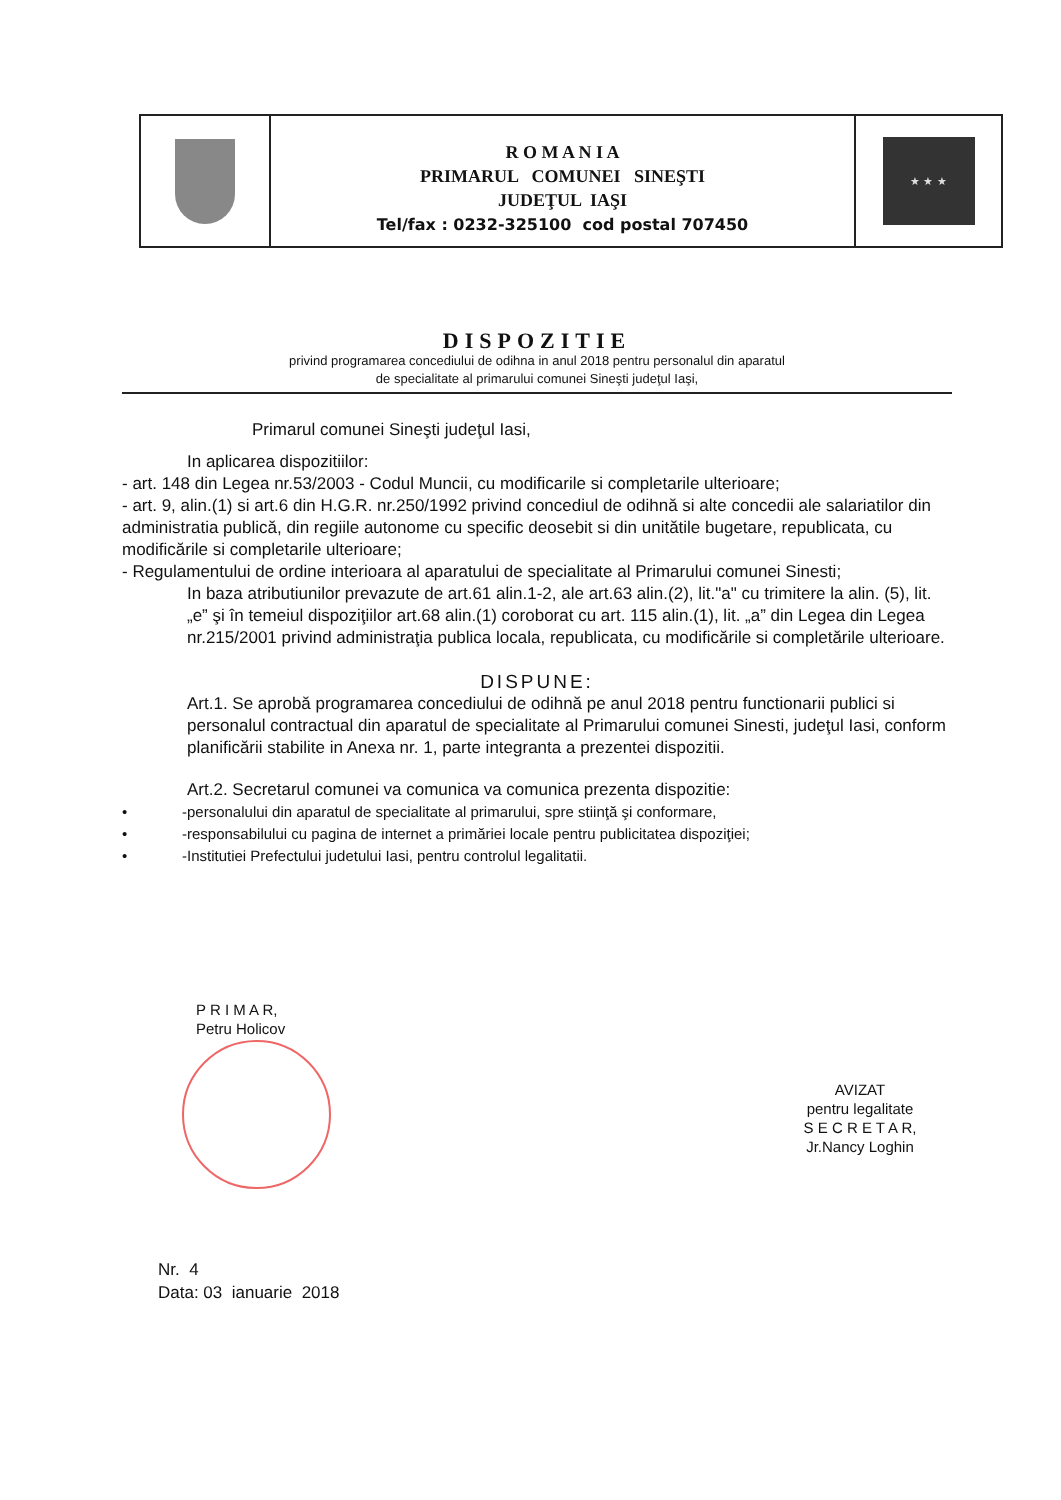R O M A N I A
PRIMARUL COMUNEI SINEŞTI
JUDEŢUL IAŞI
Tel/fax : 0232-325100 cod postal 707450
★ ★ ★
DISPOZITIE
privind programarea concediului de odihna in anul 2018 pentru personalul din aparatul
de specialitate al primarului comunei Sineşti judeţul Iaşi,
Primarul comunei Sineşti judeţul Iasi,
In aplicarea dispozitiilor:
- art. 148 din Legea nr.53/2003 - Codul Muncii, cu modificarile si completarile ulterioare;
- art. 9, alin.(1) si art.6 din H.G.R. nr.250/1992 privind concediul de odihnă si alte concedii ale salariatilor din administratia publică, din regiile autonome cu specific deosebit si din unitătile bugetare, republicata, cu modificările si completarile ulterioare;
- Regulamentului de ordine interioara al aparatului de specialitate al Primarului comunei Sinesti;
In baza atributiunilor prevazute de art.61 alin.1-2, ale art.63 alin.(2), lit."a" cu trimitere la alin. (5), lit. „e” şi în temeiul dispoziţiilor art.68 alin.(1) coroborat cu art. 115 alin.(1), lit. „a” din Legea din Legea nr.215/2001 privind administraţia publica locala, republicata, cu modificările si completările ulterioare.
DISPUNE:
Art.1. Se aprobă programarea concediului de odihnă pe anul 2018 pentru functionarii publici si personalul contractual din aparatul de specialitate al Primarului comunei Sinesti, judeţul Iasi, conform planificării stabilite in Anexa nr. 1, parte integranta a prezentei dispozitii.
Art.2. Secretarul comunei va comunica va comunica prezenta dispozitie:
• -personalului din aparatul de specialitate al primarului, spre stiinţă şi conformare,
• -responsabilului cu pagina de internet a primăriei locale pentru publicitatea dispoziţiei;
• -Institutiei Prefectului judetului Iasi, pentru controlul legalitatii.
P R I M A R,
Petru Holicov
AVIZAT
pentru legalitate
S E C R E T A R,
Jr.Nancy Loghin
Nr. 4
Data: 03 ianuarie 2018